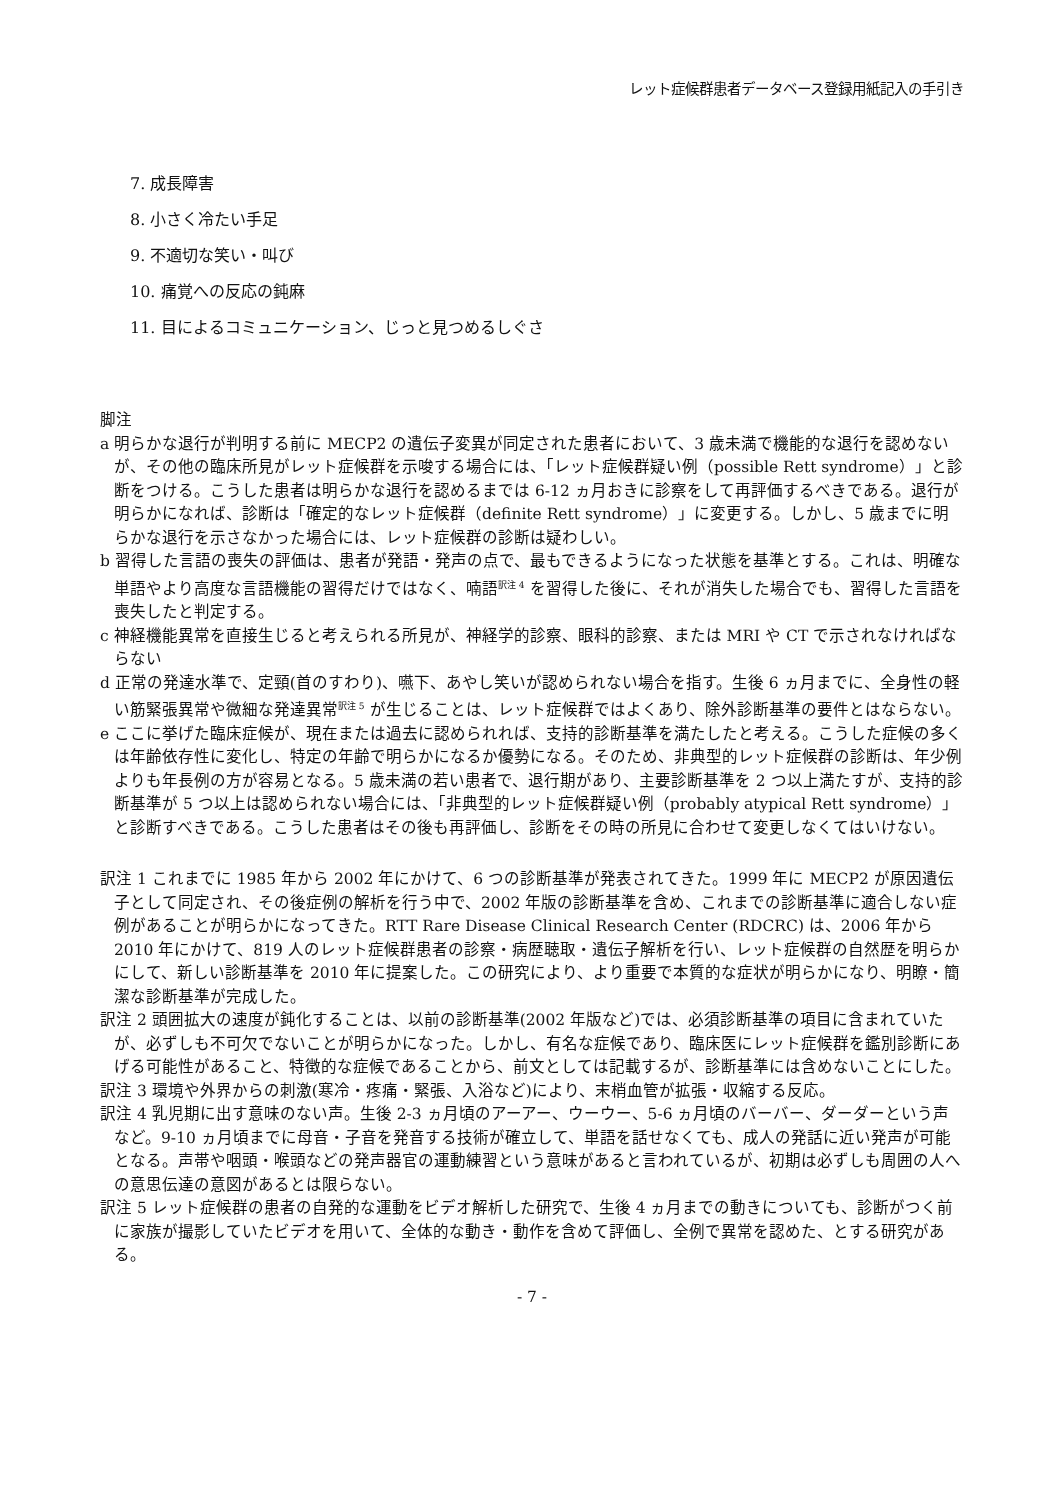レット症候群患者データベース登録用紙記入の手引き
7. 成長障害
8. 小さく冷たい手足
9. 不適切な笑い・叫び
10. 痛覚への反応の鈍麻
11. 目によるコミュニケーション、じっと見つめるしぐさ
脚注
a 明らかな退行が判明する前に MECP2 の遺伝子変異が同定された患者において、3 歳未満で機能的な退行を認めないが、その他の臨床所見がレット症候群を示唆する場合には、「レット症候群疑い例（possible Rett syndrome）」と診断をつける。こうした患者は明らかな退行を認めるまでは 6-12 ヵ月おきに診察をして再評価するべきである。退行が明らかになれば、診断は「確定的なレット症候群（definite Rett syndrome）」に変更する。しかし、5 歳までに明らかな退行を示さなかった場合には、レット症候群の診断は疑わしい。
b 習得した言語の喪失の評価は、患者が発語・発声の点で、最もできるようになった状態を基準とする。これは、明確な単語やより高度な言語機能の習得だけではなく、喃語<sup>訳注 4</sup> を習得した後に、それが消失した場合でも、習得した言語を喪失したと判定する。
c 神経機能異常を直接生じると考えられる所見が、神経学的診察、眼科的診察、または MRI や CT で示されなければならない
d 正常の発達水準で、定頸(首のすわり)、嚥下、あやし笑いが認められない場合を指す。生後 6 ヵ月までに、全身性の軽い筋緊張異常や微細な発達異常<sup>訳注 5</sup> が生じることは、レット症候群ではよくあり、除外診断基準の要件とはならない。
e ここに挙げた臨床症候が、現在または過去に認められれば、支持的診断基準を満たしたと考える。こうした症候の多くは年齢依存性に変化し、特定の年齢で明らかになるか優勢になる。そのため、非典型的レット症候群の診断は、年少例よりも年長例の方が容易となる。5 歳未満の若い患者で、退行期があり、主要診断基準を 2 つ以上満たすが、支持的診断基準が 5 つ以上は認められない場合には、「非典型的レット症候群疑い例（probably atypical Rett syndrome）」と診断すべきである。こうした患者はその後も再評価し、診断をその時の所見に合わせて変更しなくてはいけない。
訳注 1 これまでに 1985 年から 2002 年にかけて、6 つの診断基準が発表されてきた。1999 年に MECP2 が原因遺伝子として同定され、その後症例の解析を行う中で、2002 年版の診断基準を含め、これまでの診断基準に適合しない症例があることが明らかになってきた。RTT Rare Disease Clinical Research Center (RDCRC) は、2006 年から 2010 年にかけて、819 人のレット症候群患者の診察・病歴聴取・遺伝子解析を行い、レット症候群の自然歴を明らかにして、新しい診断基準を 2010 年に提案した。この研究により、より重要で本質的な症状が明らかになり、明瞭・簡潔な診断基準が完成した。
訳注 2 頭囲拡大の速度が鈍化することは、以前の診断基準(2002 年版など)では、必須診断基準の項目に含まれていたが、必ずしも不可欠でないことが明らかになった。しかし、有名な症候であり、臨床医にレット症候群を鑑別診断にあげる可能性があること、特徴的な症候であることから、前文としては記載するが、診断基準には含めないことにした。
訳注 3 環境や外界からの刺激(寒冷・疼痛・緊張、入浴など)により、末梢血管が拡張・収縮する反応。
訳注 4 乳児期に出す意味のない声。生後 2-3 ヵ月頃のアーアー、ウーウー、5-6 ヵ月頃のバーバー、ダーダーという声など。9-10 ヵ月頃までに母音・子音を発音する技術が確立して、単語を話せなくても、成人の発話に近い発声が可能となる。声帯や咽頭・喉頭などの発声器官の運動練習という意味があると言われているが、初期は必ずしも周囲の人への意思伝達の意図があるとは限らない。
訳注 5 レット症候群の患者の自発的な運動をビデオ解析した研究で、生後 4 ヵ月までの動きについても、診断がつく前に家族が撮影していたビデオを用いて、全体的な動き・動作を含めて評価し、全例で異常を認めた、とする研究がある。
- 7 -